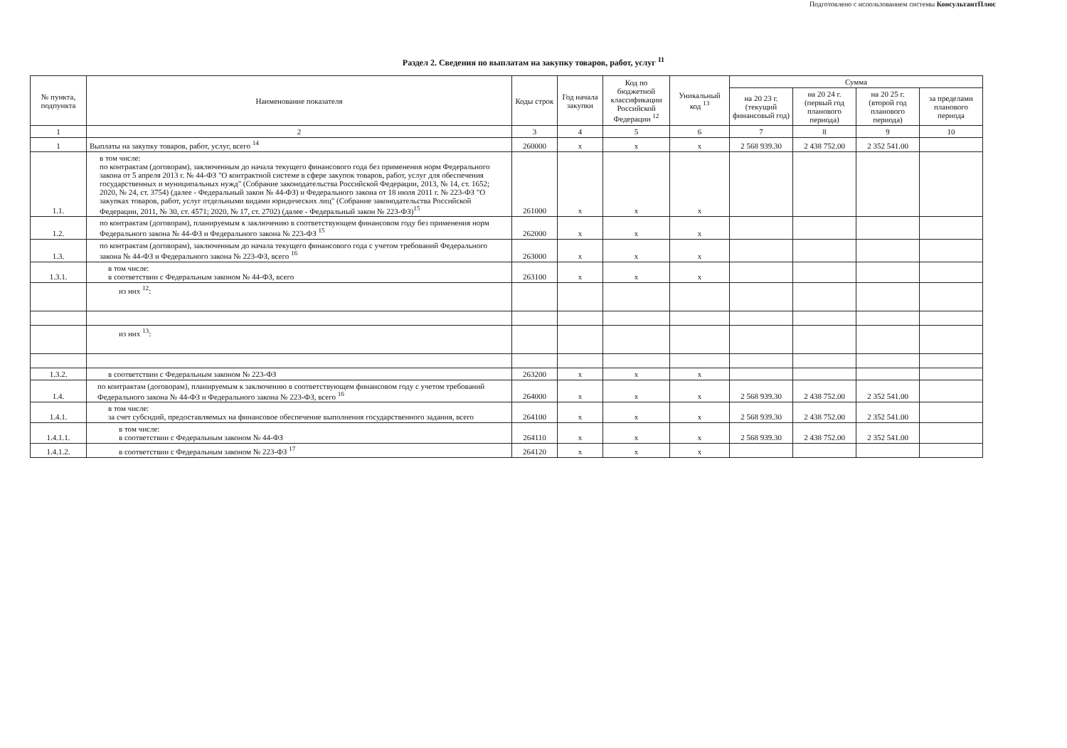Подготовлено с использованием системы КонсультантПлюс
Раздел 2. Сведения по выплатам на закупку товаров, работ, услуг <sup>11</sup>
| № пункта, подпункта | Наименование показателя | Коды строк | Год начала закупки | Код по бюджетной классификации Российской Федерации <sup>12</sup> | Уникальный код <sup>13</sup> | Сумма | | | |
| --- | --- | --- | --- | --- | --- | --- | --- | --- | --- |
| | | | | | | на 20 23 г. (текущий финансовый год) | на 20 24 г. (первый год планового периода) | на 20 25 г. (второй год планового периода) | за пределами планового периода |
| 1 | 2 | 3 | 4 | 5 | 6 | 7 | 8 | 9 | 10 |
| 1 | Выплаты на закупку товаров, работ, услуг, всего <sup>14</sup> | 260000 | x | x | x | 2 568 939.30 | 2 438 752.00 | 2 352 541.00 | |
| 1.1. | в том числе: по контрактам (договорам), заключенным до начала текущего финансового года без применения норм Федерального закона от 5 апреля 2013 г. № 44-ФЗ "О контрактной системе в сфере закупок товаров, работ, услуг для обеспечения государственных и муниципальных нужд" (Собрание законодательства Российской Федерации, 2013, № 14, ст. 1652; 2020, № 24, ст. 3754) (далее - Федеральный закон № 44-ФЗ) и Федерального закона от 18 июля 2011 г. № 223-ФЗ "О закупках товаров, работ, услуг отдельными видами юридических лиц" (Собрание законодательства Российской Федерации, 2011, № 30, ст. 4571; 2020, № 17, ст. 2702) (далее - Федеральный закон № 223-ФЗ)<sup>15</sup> | 261000 | x | x | x | | | | |
| 1.2. | по контрактам (договорам), планируемым к заключению в соответствующем финансовом году без применения норм Федерального закона № 44-ФЗ и Федерального закона № 223-ФЗ <sup>15</sup> | 262000 | x | x | x | | | | |
| 1.3. | по контрактам (договорам), заключенным до начала текущего финансового года с учетом требований Федерального закона № 44-ФЗ и Федерального закона № 223-ФЗ, всего <sup>16</sup> | 263000 | x | x | x | | | | |
| 1.3.1. | в том числе: в соответствии с Федеральным законом № 44-ФЗ, всего | 263100 | x | x | x | | | | |
| | из них <sup>12</sup>: | | | | | | | | |
| | из них <sup>13</sup>: | | | | | | | | |
| 1.3.2. | в соответствии с Федеральным законом № 223-ФЗ | 263200 | x | x | x | | | | |
| 1.4. | по контрактам (договорам), планируемым к заключению в соответствующем финансовом году с учетом требований Федерального закона № 44-ФЗ и Федерального закона № 223-ФЗ, всего <sup>16</sup> | 264000 | x | x | x | 2 568 939.30 | 2 438 752.00 | 2 352 541.00 | |
| 1.4.1. | в том числе: за счет субсидий, предоставляемых на финансовое обеспечение выполнения государственного задания, всего | 264100 | x | x | x | 2 568 939.30 | 2 438 752.00 | 2 352 541.00 | |
| 1.4.1.1. | в том числе: в соответствии с Федеральным законом № 44-ФЗ | 264110 | x | x | x | 2 568 939.30 | 2 438 752.00 | 2 352 541.00 | |
| 1.4.1.2. | в соответствии с Федеральным законом № 223-ФЗ <sup>17</sup> | 264120 | x | x | x | | | | |